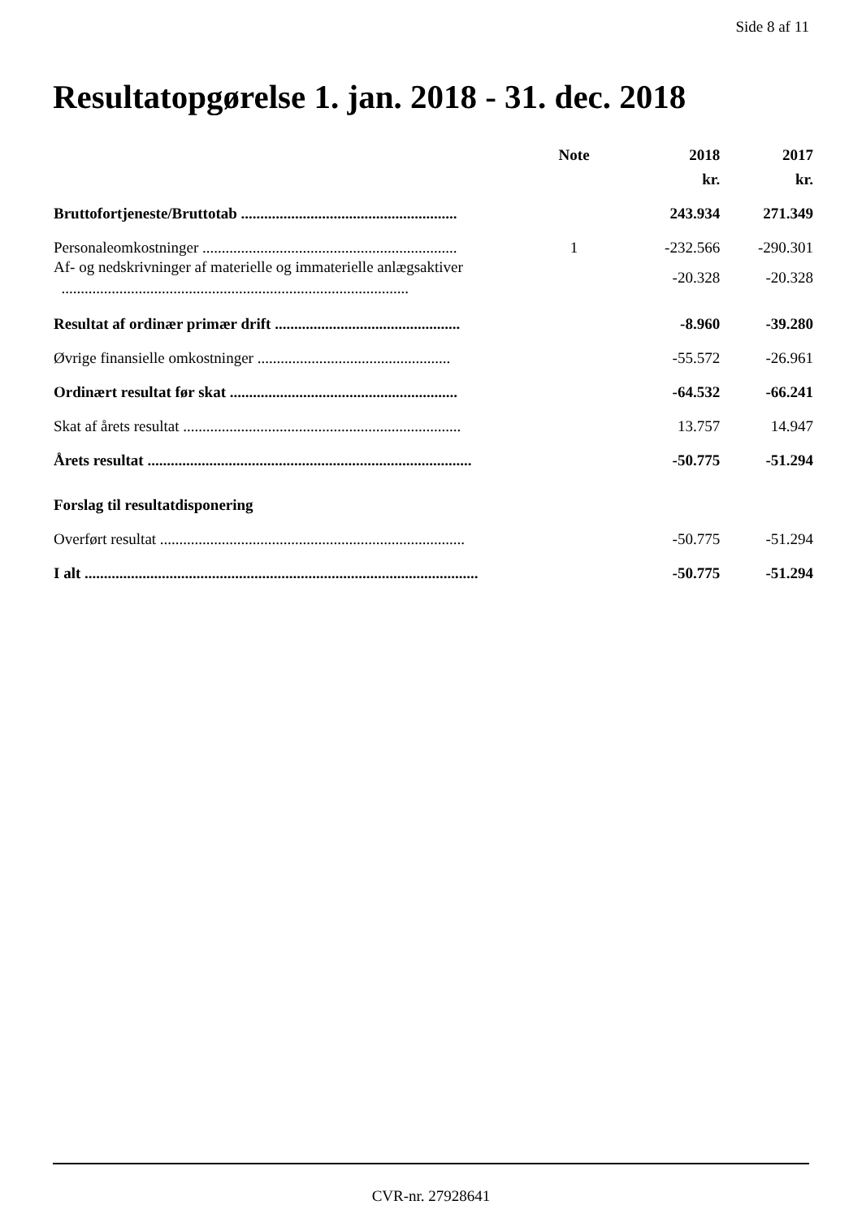Side 8 af 11
Resultatopgørelse 1. jan. 2018 - 31. dec. 2018
| | Note | 2018 | 2017 |
| --- | --- | --- | --- |
| | | kr. | kr. |
| Bruttofortjeneste/Bruttotab ........................................................ | | 243.934 | 271.349 |
| Personaleomkostninger .................................................................. | 1 | -232.566 | -290.301 |
| Af- og nedskrivninger af materielle og immaterielle anlægsaktiver .......................................................................................... | | -20.328 | -20.328 |
| Resultat af ordinær primær drift ................................................ | | -8.960 | -39.280 |
| Øvrige finansielle omkostninger .................................................. | | -55.572 | -26.961 |
| Ordinært resultat før skat ........................................................... | | -64.532 | -66.241 |
| Skat af årets resultat ........................................................................ | | 13.757 | 14.947 |
| Årets resultat .................................................................................... | | -50.775 | -51.294 |
| Forslag til resultatdisponering | | | |
| Overført resultat ............................................................................... | | -50.775 | -51.294 |
| I alt ...................................................................................................... | | -50.775 | -51.294 |
CVR-nr. 27928641